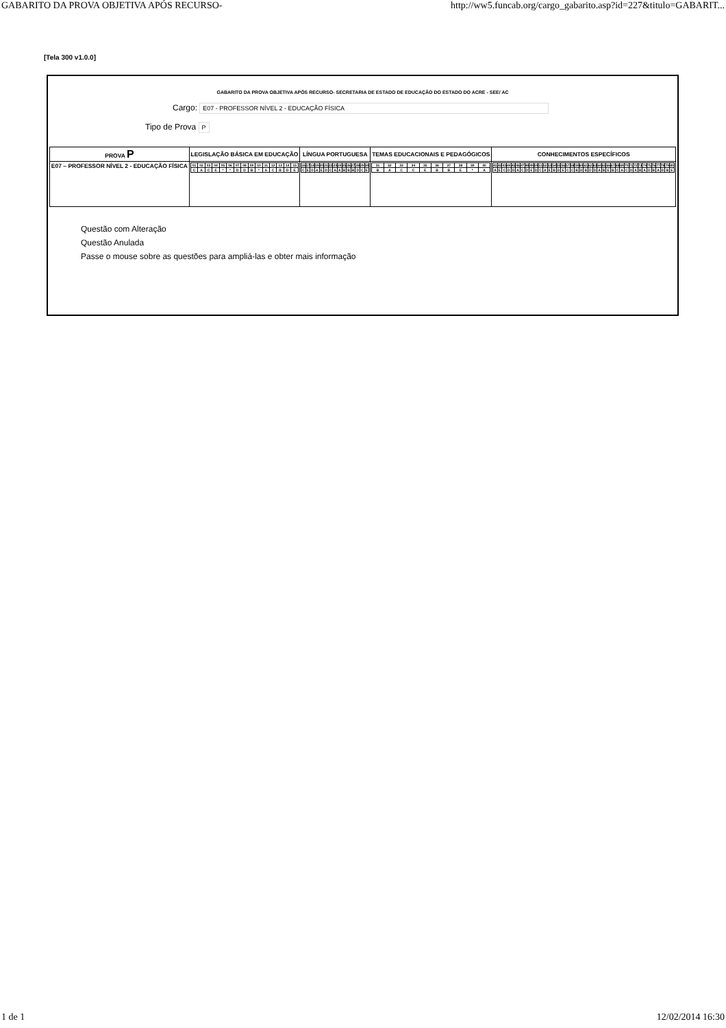GABARITO DA PROVA OBJETIVA APÓS RECURSO- http://ww5.funcab.org/cargo_gabarito.asp?id=227&titulo=GABARIT...
[Tela 300 v1.0.0]
GABARITO DA PROVA OBJETIVA APÓS RECURSO- SECRETARIA DE ESTADO DE EDUCAÇÃO DO ESTADO DO ACRE - SEE/ AC
Cargo: E07 - PROFESSOR NÍVEL 2 - EDUCAÇÃO FÍSICA
Tipo de Prova P
| PROVA P | LEGISLAÇÃO BÁSICA EM EDUCAÇÃO | LÍNGUA PORTUGUESA | TEMAS EDUCACIONAIS E PEDAGÓGICOS | CONHECIMENTOS ESPECÍFICOS |
| --- | --- | --- | --- | --- |
| E07 – PROFESSOR NÍVEL 2 - EDUCAÇÃO FÍSICA | / 01 / 02 / 03 / 04 / 05 / 06 / 07 / 08 / 09 / 10 / 11 / 12 / 13 / 14 / 15 / / C / A / C / E / * / * / D / D / B / * / A / C / B / D / E / | / 16 / 17 / 18 / 19 / 20 / 21 / 22 / 23 / 24 / 25 / 26 / 27 / 28 / 29 / 30 / / C / E / D / A / E / D / C / A / A / B / B / B / D / C / E / | / 31 / 32 / 33 / 34 / 35 / 36 / 37 / 38 / 39 / 40 / / B / A / C / C / E / B / B / E / * / A / | / 41 / 42 / 43 / 44 / 45 / 46 / 47 / 48 / 49 / 50 / 51 / 52 / 53 / 54 / 55 / 56 / 57 / 58 / 59 / 60 / 61 / 62 / 63 / 64 / 65 / 66 / 67 / 68 / 69 / 70 / 71 / 72 / 73 / 74 / 75 / 76 / 77 / 78 / 79 / 80 / / A / E / C / D / D / A / C / D / E / D / C / A / E / B / D / E / C / C / B / D / B / D / D / A / B / E / B / C / A / C / D / A / B / A / D / B / A / D / B / E / |
Questão com Alteração
Questão Anulada
Passe o mouse sobre as questões para ampliá-las e obter mais informação
1 de 1 12/02/2014 16:30